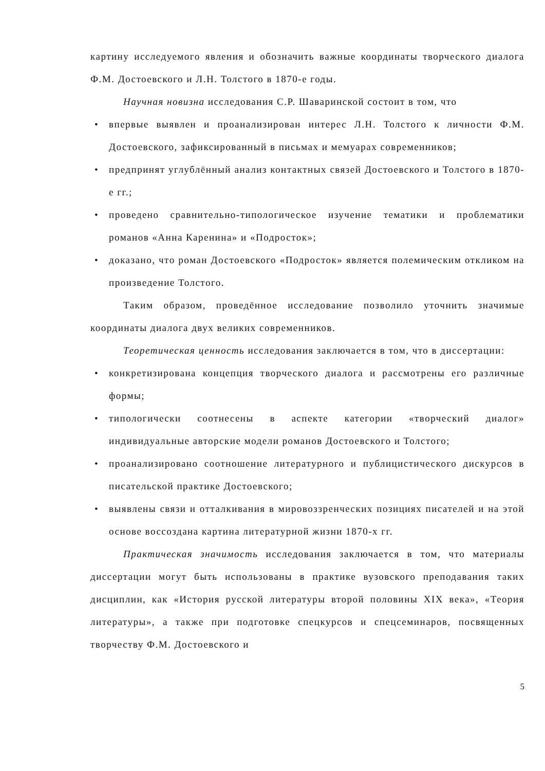картину исследуемого явления и обозначить важные координаты творческого диалога Ф.М. Достоевского и Л.Н. Толстого в 1870-е годы.
Научная новизна исследования С.Р. Шаваринской состоит в том, что
• впервые выявлен и проанализирован интерес Л.Н. Толстого к личности Ф.М. Достоевского, зафиксированный в письмах и мемуарах современников;
• предпринят углублённый анализ контактных связей Достоевского и Толстого в 1870-е гг.;
• проведено сравнительно-типологическое изучение тематики и проблематики романов «Анна Каренина» и «Подросток»;
• доказано, что роман Достоевского «Подросток» является полемическим откликом на произведение Толстого.
Таким образом, проведённое исследование позволило уточнить значимые координаты диалога двух великих современников.
Теоретическая ценность исследования заключается в том, что в диссертации:
• конкретизирована концепция творческого диалога и рассмотрены его различные формы;
• типологически соотнесены в аспекте категории «творческий диалог» индивидуальные авторские модели романов Достоевского и Толстого;
• проанализировано соотношение литературного и публицистического дискурсов в писательской практике Достоевского;
• выявлены связи и отталкивания в мировоззренческих позициях писателей и на этой основе воссоздана картина литературной жизни 1870-х гг.
Практическая значимость исследования заключается в том, что материалы диссертации могут быть использованы в практике вузовского преподавания таких дисциплин, как «История русской литературы второй половины XIX века», «Теория литературы», а также при подготовке спецкурсов и спецсеминаров, посвященных творчеству Ф.М. Достоевского и
5